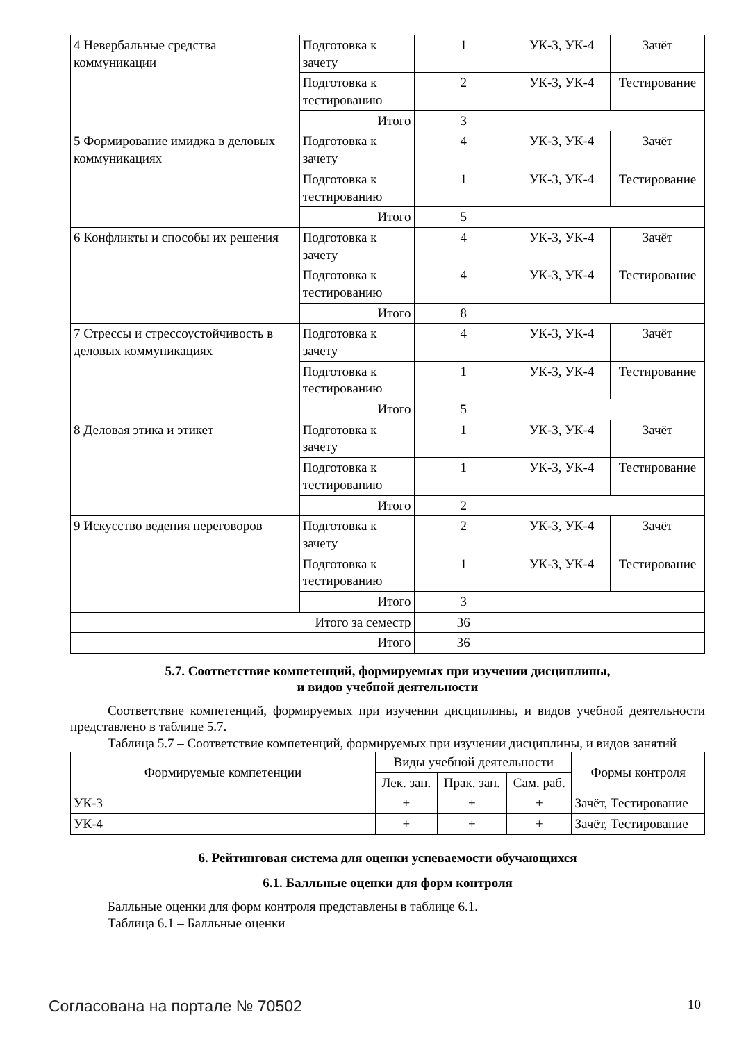| 4 Невербальные средства коммуникации | Подготовка к зачету | 1 | УК-3, УК-4 | Зачёт |
| | Подготовка к тестированию | 2 | УК-3, УК-4 | Тестирование |
| | Итого | 3 | | |
| 5 Формирование имиджа в деловых коммуникациях | Подготовка к зачету | 4 | УК-3, УК-4 | Зачёт |
| | Подготовка к тестированию | 1 | УК-3, УК-4 | Тестирование |
| | Итого | 5 | | |
| 6 Конфликты и способы их решения | Подготовка к зачету | 4 | УК-3, УК-4 | Зачёт |
| | Подготовка к тестированию | 4 | УК-3, УК-4 | Тестирование |
| | Итого | 8 | | |
| 7 Стрессы и стрессоустойчивость в деловых коммуникациях | Подготовка к зачету | 4 | УК-3, УК-4 | Зачёт |
| | Подготовка к тестированию | 1 | УК-3, УК-4 | Тестирование |
| | Итого | 5 | | |
| 8 Деловая этика и этикет | Подготовка к зачету | 1 | УК-3, УК-4 | Зачёт |
| | Подготовка к тестированию | 1 | УК-3, УК-4 | Тестирование |
| | Итого | 2 | | |
| 9 Искусство ведения переговоров | Подготовка к зачету | 2 | УК-3, УК-4 | Зачёт |
| | Подготовка к тестированию | 1 | УК-3, УК-4 | Тестирование |
| | Итого | 3 | | |
| Итого за семестр | | 36 | | |
| Итого | | 36 | | |
5.7. Соответствие компетенций, формируемых при изучении дисциплины,
и видов учебной деятельности
Соответствие компетенций, формируемых при изучении дисциплины, и видов учебной деятельности представлено в таблице 5.7.
Таблица 5.7 – Соответствие компетенций, формируемых при изучении дисциплины, и видов занятий
| Формируемые компетенции | Виды учебной деятельности | | | Формы контроля |
| --- | --- | --- | --- | --- |
| | Лек. зан. | Прак. зан. | Сам. раб. | |
| УК-3 | + | + | + | Зачёт, Тестирование |
| УК-4 | + | + | + | Зачёт, Тестирование |
6. Рейтинговая система для оценки успеваемости обучающихся
6.1. Балльные оценки для форм контроля
Балльные оценки для форм контроля представлены в таблице 6.1.
Таблица 6.1 – Балльные оценки
Согласована на портале № 70502 10